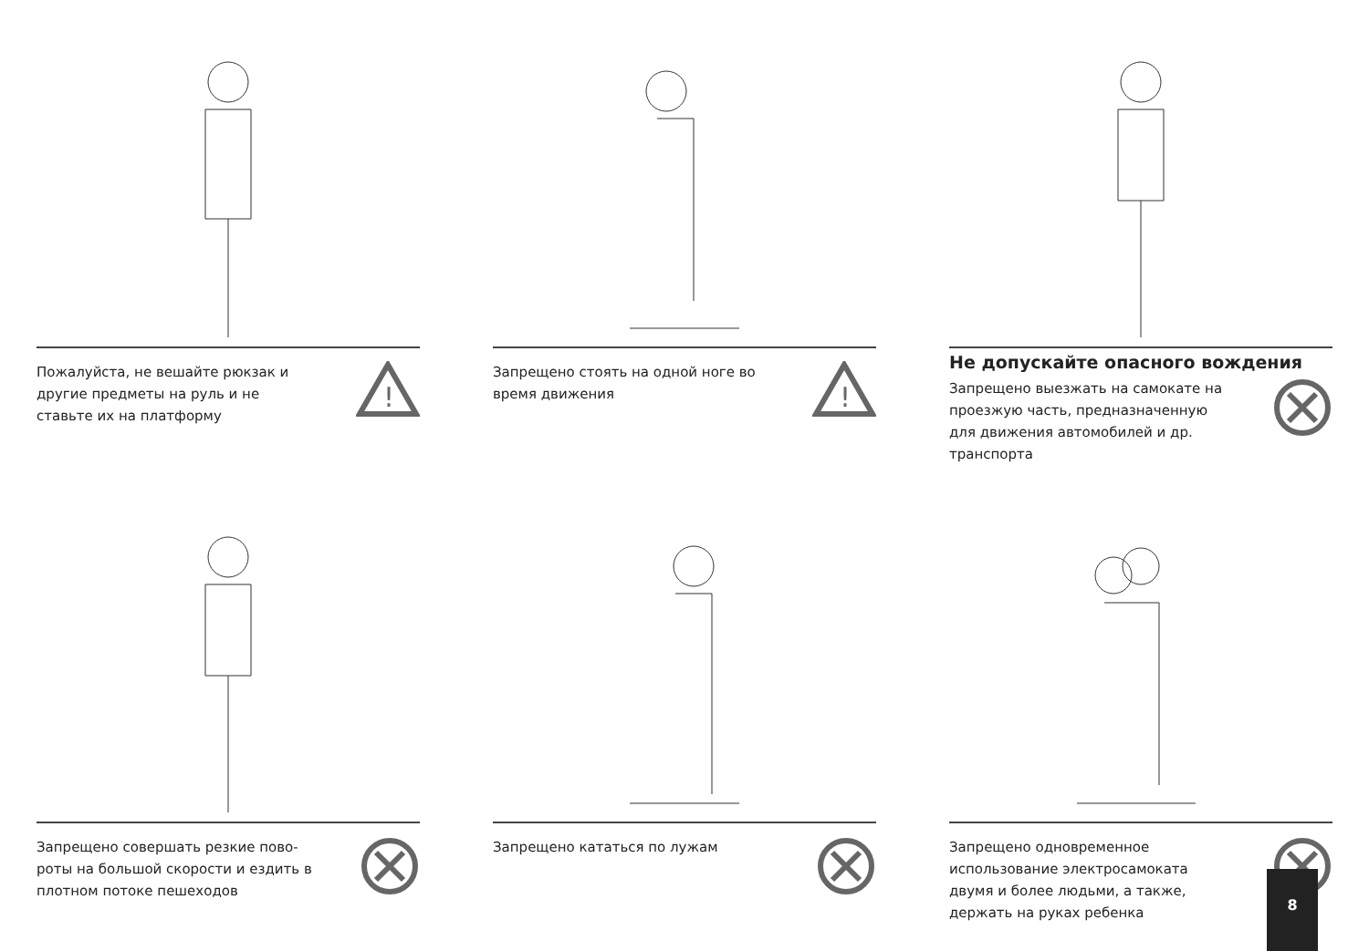Пожалуйста, не вешайте рюкзак и другие предметы на руль и не ставьте их на платформу
!
Запрещено стоять на одной ноге во время движения
!
Не допускайте опасного вождения
Запрещено выезжать на самокате на проезжую часть, предназначен­ную для движения автомобилей и др. транспорта
Запрещено совершать резкие пово­роты на большой скорости и ездить в плотном потоке пешеходов
Запрещено кататься по лужам
Запрещено одновременное использование электросамоката двумя и более людьми, а также, держать на руках ребенка
8